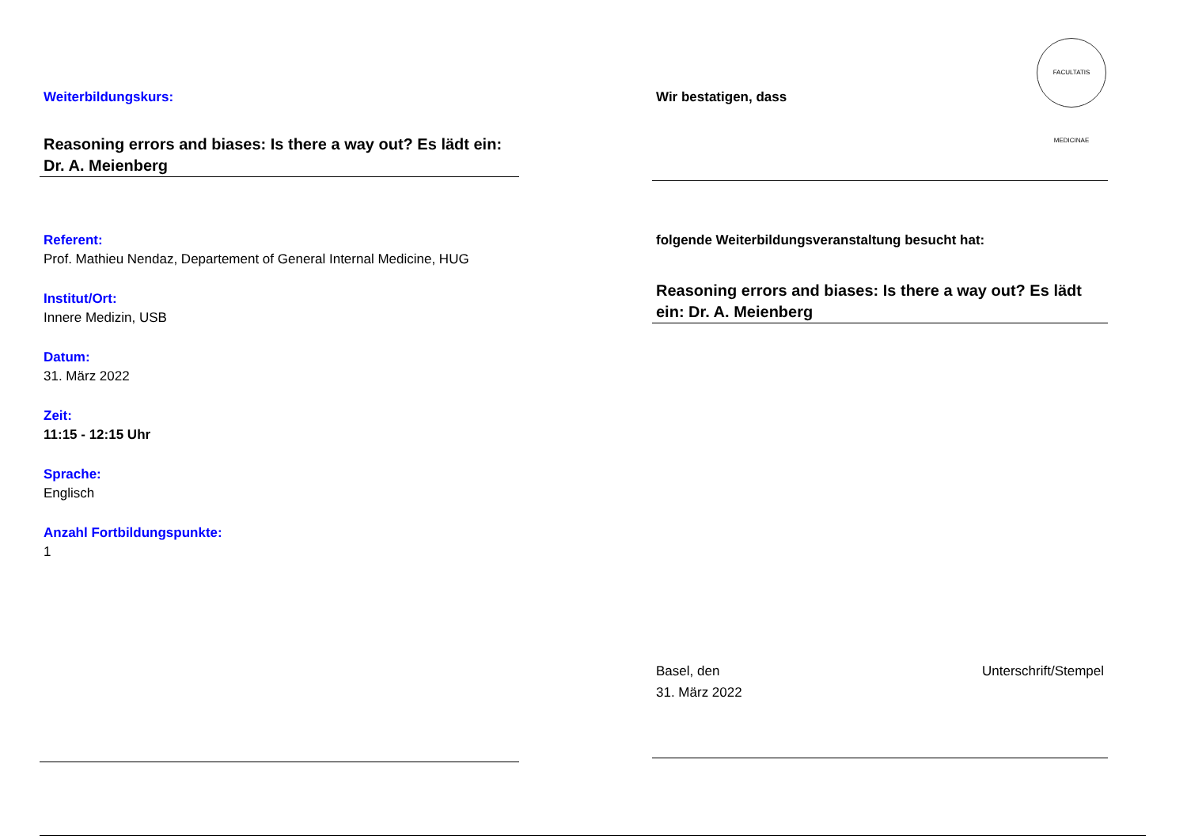Weiterbildungskurs:
Reasoning errors and biases: Is there a way out? Es lädt ein: Dr. A. Meienberg
Referent:
Prof. Mathieu Nendaz, Departement of General Internal Medicine, HUG
Institut/Ort:
Innere Medizin, USB
Datum:
31. März 2022
Zeit:
11:15 - 12:15 Uhr
Sprache:
Englisch
Anzahl Fortbildungspunkte:
1
Wir bestatigen, dass
folgende Weiterbildungsveranstaltung besucht hat:
Reasoning errors and biases: Is there a way out? Es lädt ein: Dr. A. Meienberg
Basel, den
31. März 2022
Unterschrift/Stempel
FACULTATIS MEDICINAE